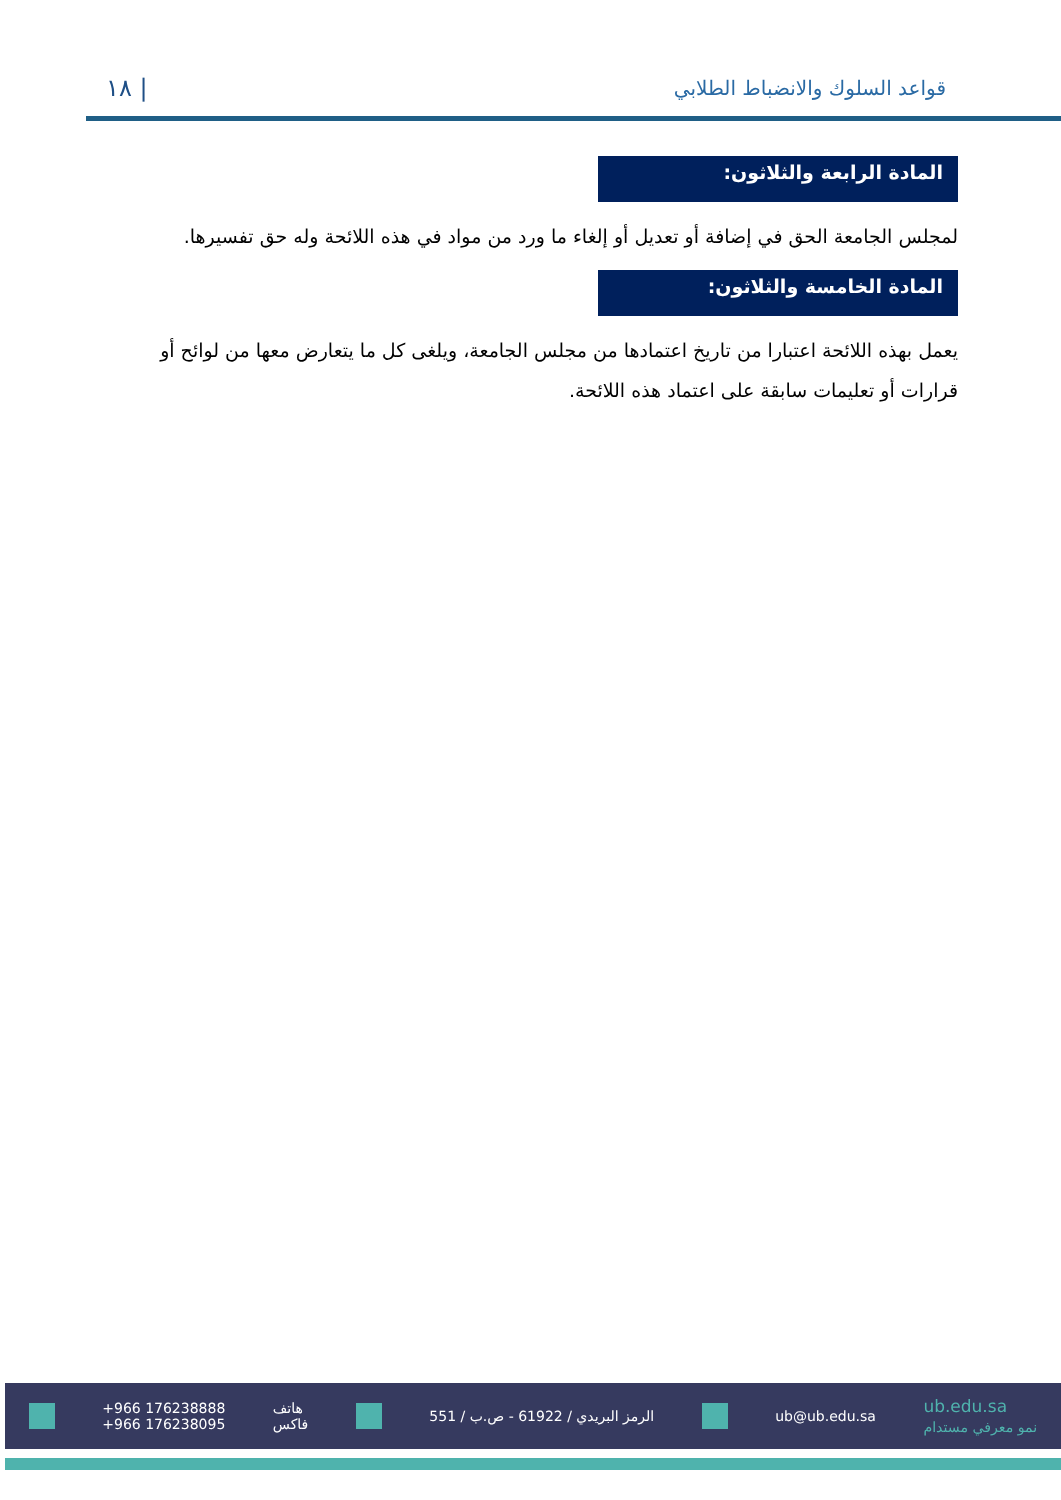قواعد السلوك والانضباط الطلابي
| ١٨
المادة الرابعة والثلاثون:
لمجلس الجامعة الحق في إضافة أو تعديل أو إلغاء ما ورد من مواد في هذه اللائحة وله حق تفسيرها.
المادة الخامسة والثلاثون:
يعمل بهذه اللائحة اعتبارا من تاريخ اعتمادها من مجلس الجامعة، ويلغى كل ما يتعارض معها من لوائح أو قرارات أو تعليمات سابقة على اعتماد هذه اللائحة.
+966 176238888
+966 176238095 هاتف
فاكس الرمز البريدي / 61922 - ص.ب / 551 ub@ub.edu.sa ub.edu.sa
نمو معرفي مستدام